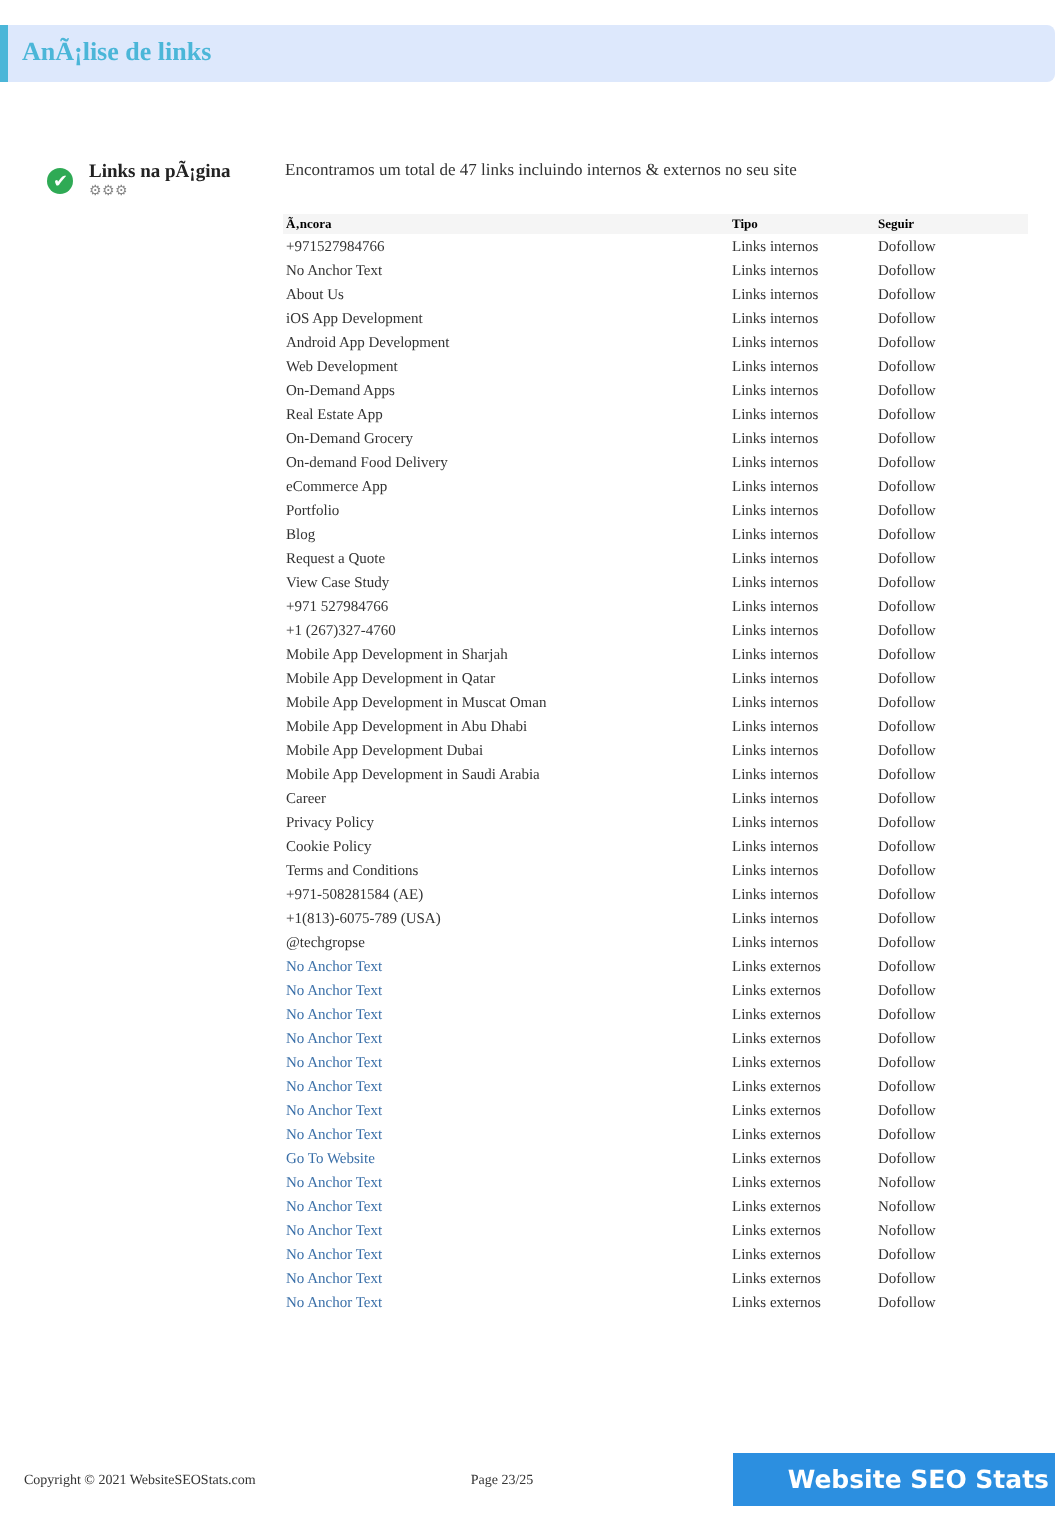AnÃ¡lise de links
✔
Links na pÃ¡gina
⚙⚙⚙
Encontramos um total de 47 links incluindo internos & externos no seu site
| Ã‚ncora | Tipo | Seguir |
| --- | --- | --- |
| +971527984766 | Links internos | Dofollow |
| No Anchor Text | Links internos | Dofollow |
| About Us | Links internos | Dofollow |
| iOS App Development | Links internos | Dofollow |
| Android App Development | Links internos | Dofollow |
| Web Development | Links internos | Dofollow |
| On-Demand Apps | Links internos | Dofollow |
| Real Estate App | Links internos | Dofollow |
| On-Demand Grocery | Links internos | Dofollow |
| On-demand Food Delivery | Links internos | Dofollow |
| eCommerce App | Links internos | Dofollow |
| Portfolio | Links internos | Dofollow |
| Blog | Links internos | Dofollow |
| Request a Quote | Links internos | Dofollow |
| View Case Study | Links internos | Dofollow |
| +971 527984766 | Links internos | Dofollow |
| +1 (267)327-4760 | Links internos | Dofollow |
| Mobile App Development in Sharjah | Links internos | Dofollow |
| Mobile App Development in Qatar | Links internos | Dofollow |
| Mobile App Development in Muscat Oman | Links internos | Dofollow |
| Mobile App Development in Abu Dhabi | Links internos | Dofollow |
| Mobile App Development Dubai | Links internos | Dofollow |
| Mobile App Development in Saudi Arabia | Links internos | Dofollow |
| Career | Links internos | Dofollow |
| Privacy Policy | Links internos | Dofollow |
| Cookie Policy | Links internos | Dofollow |
| Terms and Conditions | Links internos | Dofollow |
| +971-508281584 (AE) | Links internos | Dofollow |
| +1(813)-6075-789 (USA) | Links internos | Dofollow |
| @techgropse | Links internos | Dofollow |
| No Anchor Text | Links externos | Dofollow |
| No Anchor Text | Links externos | Dofollow |
| No Anchor Text | Links externos | Dofollow |
| No Anchor Text | Links externos | Dofollow |
| No Anchor Text | Links externos | Dofollow |
| No Anchor Text | Links externos | Dofollow |
| No Anchor Text | Links externos | Dofollow |
| No Anchor Text | Links externos | Dofollow |
| Go To Website | Links externos | Dofollow |
| No Anchor Text | Links externos | Nofollow |
| No Anchor Text | Links externos | Nofollow |
| No Anchor Text | Links externos | Nofollow |
| No Anchor Text | Links externos | Dofollow |
| No Anchor Text | Links externos | Dofollow |
| No Anchor Text | Links externos | Dofollow |
Copyright © 2021 WebsiteSEOStats.com Page 23/25 Website SEO Stats